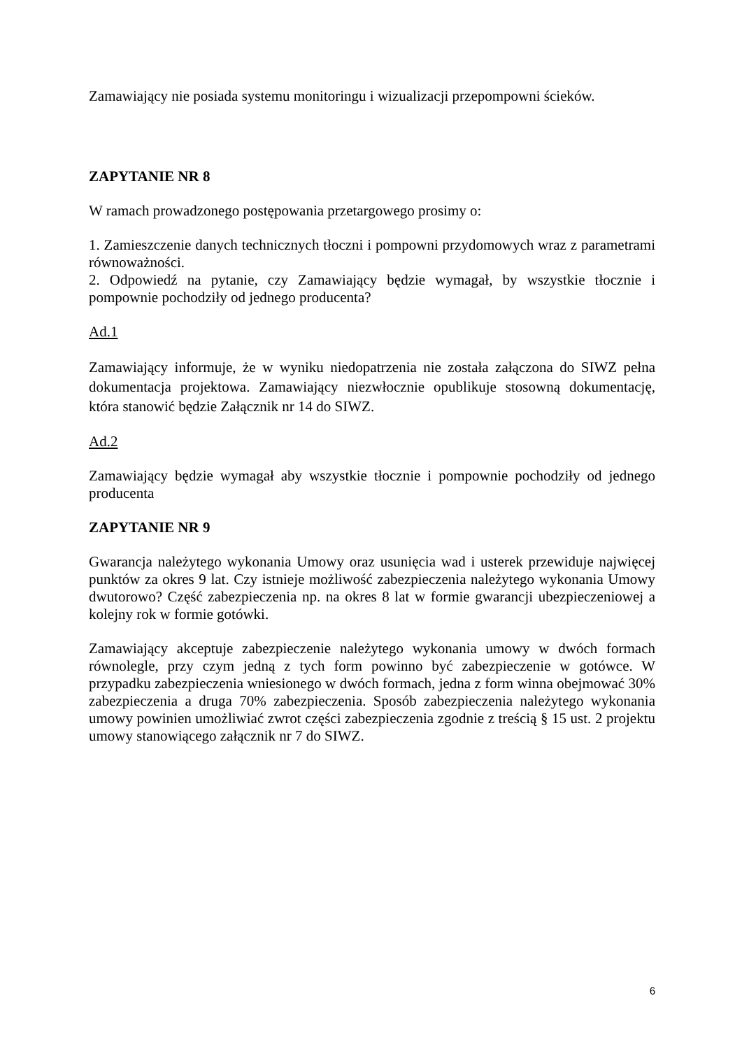Zamawiający nie posiada systemu monitoringu i wizualizacji przepompowni ścieków.
ZAPYTANIE NR 8
W ramach prowadzonego postępowania przetargowego prosimy o:
1. Zamieszczenie danych technicznych tłoczni i pompowni przydomowych wraz z parametrami równoważności.
2. Odpowiedź na pytanie, czy Zamawiający będzie wymagał, by wszystkie tłocznie i pompownie pochodziły od jednego producenta?
Ad.1
Zamawiający informuje, że w wyniku niedopatrzenia nie została załączona do SIWZ pełna dokumentacja projektowa. Zamawiający niezwłocznie opublikuje stosowną dokumentację, która stanowić będzie Załącznik nr 14 do SIWZ.
Ad.2
Zamawiający będzie wymagał aby wszystkie tłocznie i pompownie pochodziły od jednego producenta
ZAPYTANIE NR 9
Gwarancja należytego wykonania Umowy oraz usunięcia wad i usterek przewiduje najwięcej punktów za okres 9 lat. Czy istnieje możliwość zabezpieczenia należytego wykonania Umowy dwutorowo? Część zabezpieczenia np. na okres 8 lat w formie gwarancji ubezpieczeniowej a kolejny rok w formie gotówki.
Zamawiający akceptuje zabezpieczenie należytego wykonania umowy w dwóch formach równolegle, przy czym jedną z tych form powinno być zabezpieczenie w gotówce. W przypadku zabezpieczenia wniesionego w dwóch formach, jedna z form winna obejmować 30% zabezpieczenia a druga 70% zabezpieczenia. Sposób zabezpieczenia należytego wykonania umowy powinien umożliwiać zwrot części zabezpieczenia zgodnie z treścią § 15 ust. 2 projektu umowy stanowiącego załącznik nr 7 do SIWZ.
6